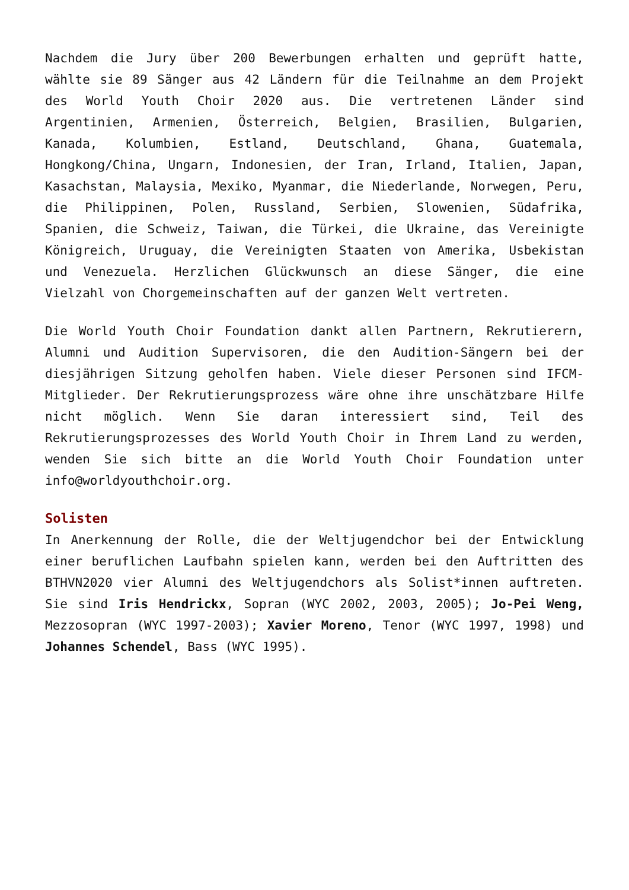Nachdem die Jury über 200 Bewerbungen erhalten und geprüft hatte, wählte sie 89 Sänger aus 42 Ländern für die Teilnahme an dem Projekt des World Youth Choir 2020 aus. Die vertretenen Länder sind Argentinien, Armenien, Österreich, Belgien, Brasilien, Bulgarien, Kanada, Kolumbien, Estland, Deutschland, Ghana, Guatemala, Hongkong/China, Ungarn, Indonesien, der Iran, Irland, Italien, Japan, Kasachstan, Malaysia, Mexiko, Myanmar, die Niederlande, Norwegen, Peru, die Philippinen, Polen, Russland, Serbien, Slowenien, Südafrika, Spanien, die Schweiz, Taiwan, die Türkei, die Ukraine, das Vereinigte Königreich, Uruguay, die Vereinigten Staaten von Amerika, Usbekistan und Venezuela. Herzlichen Glückwunsch an diese Sänger, die eine Vielzahl von Chorgemeinschaften auf der ganzen Welt vertreten.
Die World Youth Choir Foundation dankt allen Partnern, Rekrutierern, Alumni und Audition Supervisoren, die den Audition-Sängern bei der diesjährigen Sitzung geholfen haben. Viele dieser Personen sind IFCM-Mitglieder. Der Rekrutierungsprozess wäre ohne ihre unschätzbare Hilfe nicht möglich. Wenn Sie daran interessiert sind, Teil des Rekrutierungsprozesses des World Youth Choir in Ihrem Land zu werden, wenden Sie sich bitte an die World Youth Choir Foundation unter info@worldyouthchoir.org.
Solisten
In Anerkennung der Rolle, die der Weltjugendchor bei der Entwicklung einer beruflichen Laufbahn spielen kann, werden bei den Auftritten des BTHVN2020 vier Alumni des Weltjugendchors als Solist*innen auftreten. Sie sind Iris Hendrickx, Sopran (WYC 2002, 2003, 2005); Jo-Pei Weng, Mezzosopran (WYC 1997-2003); Xavier Moreno, Tenor (WYC 1997, 1998) und Johannes Schendel, Bass (WYC 1995).